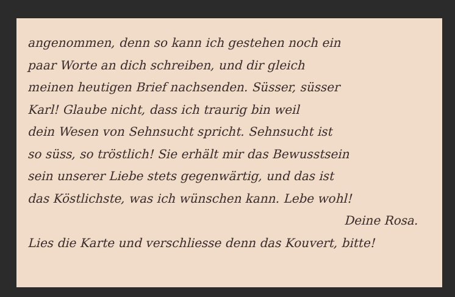angenommen, denn so kann ich gestehen noch ein
paar Worte an dich schreiben, und dir gleich
meinen heutigen Brief nachsenden. Süsser, süsser
Karl! Glaube nicht, dass ich traurig bin weil
dein Wesen von Sehnsucht spricht. Sehnsucht ist
so süss, so tröstlich! Sie erhält mir das Bewusstsein
sein unserer Liebe stets gegenwärtig, und das ist
das Köstlichste, was ich wünschen kann. Lebe wohl!
Deine Rosa.
Lies die Karte und verschliesse denn das Kouvert, bitte!